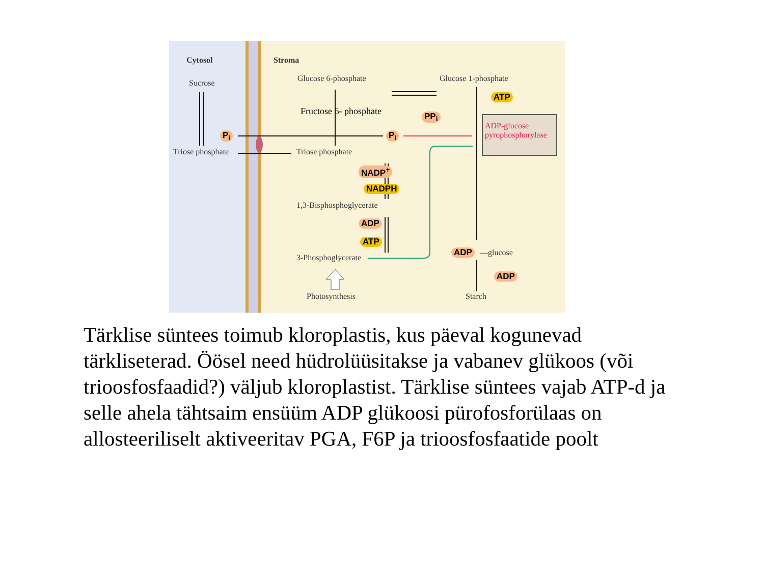Cytosol Stroma
Sucrose Glucose 6-phosphate Glucose 1-phosphate
Fructose 6- phosphate
P<sub>i</sub> P<sub>i</sub>
PP<sub>i</sub>
ATP
ADP-glucose pyrophosphorylase
Triose phosphate Triose phosphate
NADP<sup>+</sup>
NADPH
1,3-Bisphosphoglycerate
ADP
ATP
3-Phosphoglycerate
ADP —glucose
ADP
Photosynthesis Starch
Tärklise süntees toimub kloroplastis, kus päeval kogunevad tärkliseterad. Öösel need hüdrolüüsitakse ja vabanev glükoos (või trioosfosfaadid?) väljub kloroplastist. Tärklise süntees vajab ATP-d ja selle ahela tähtsaim ensüüm ADP glükoosi pürofosforülaas on allosteeriliselt aktiveeritav PGA, F6P ja trioosfosfaatide poolt